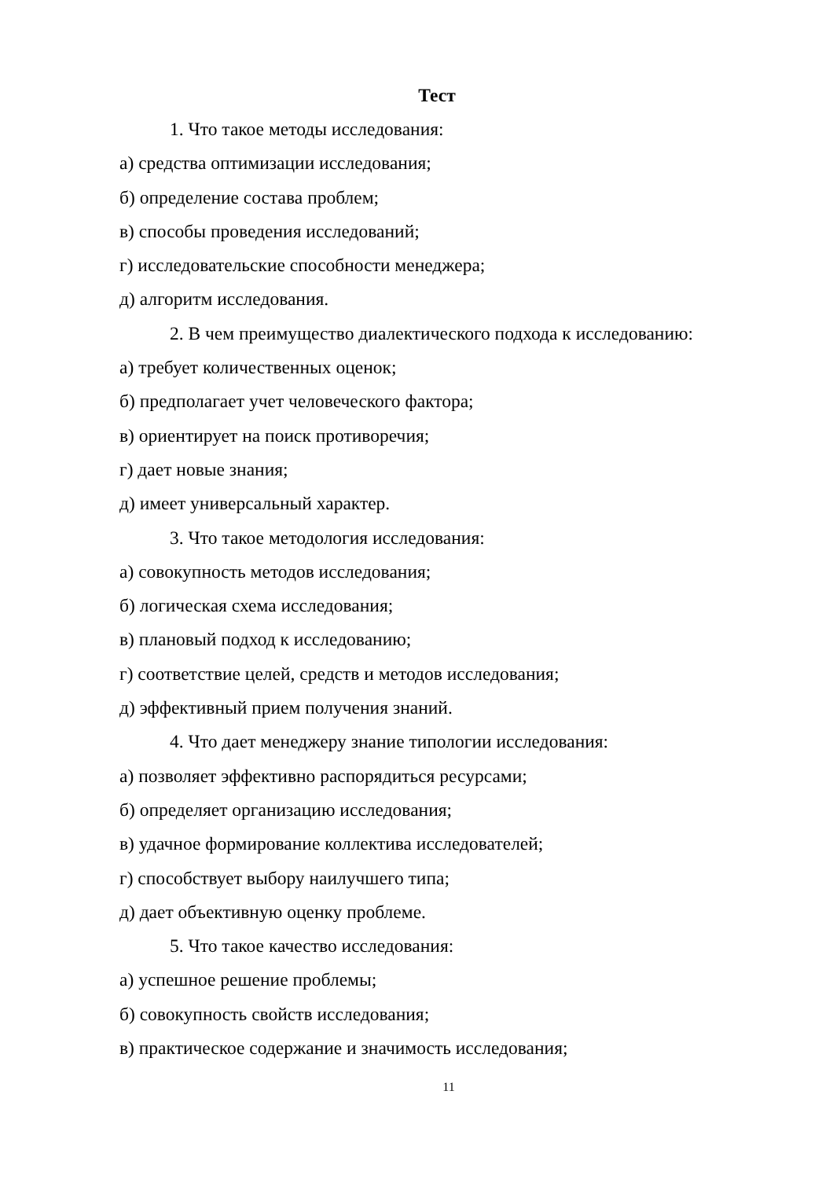Тест
1. Что такое методы исследования:
а) средства оптимизации исследования;
б) определение состава проблем;
в) способы проведения исследований;
г) исследовательские способности менеджера;
д) алгоритм исследования.
2. В чем преимущество диалектического подхода к исследованию:
а) требует количественных оценок;
б) предполагает учет человеческого фактора;
в) ориентирует на поиск противоречия;
г) дает новые знания;
д) имеет универсальный характер.
3. Что такое методология исследования:
а) совокупность методов исследования;
б) логическая схема исследования;
в) плановый подход к исследованию;
г) соответствие целей, средств и методов исследования;
д) эффективный прием получения знаний.
4. Что дает менеджеру знание типологии исследования:
а) позволяет эффективно распорядиться ресурсами;
б) определяет организацию исследования;
в) удачное формирование коллектива исследователей;
г) способствует выбору наилучшего типа;
д) дает объективную оценку проблеме.
5. Что такое качество исследования:
а) успешное решение проблемы;
б) совокупность свойств исследования;
в) практическое содержание и значимость исследования;
11